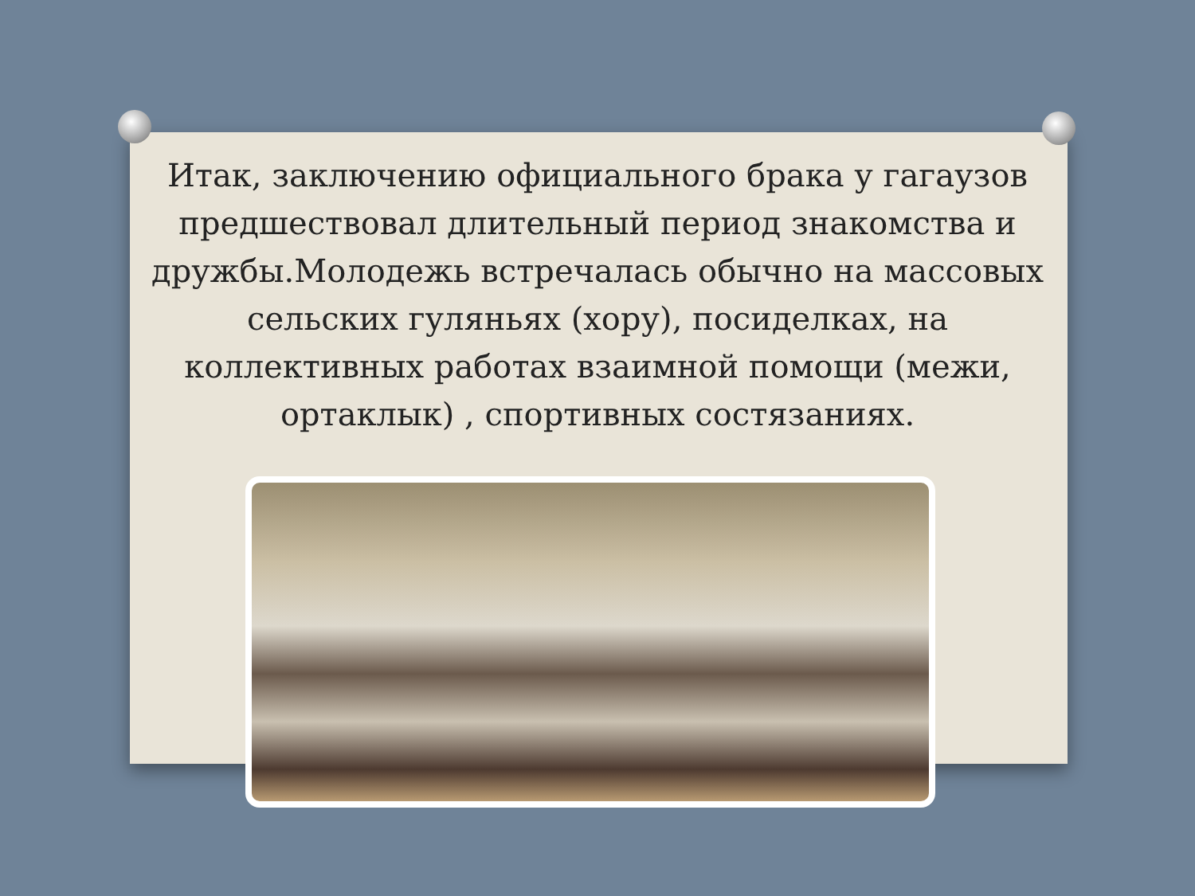Итак, заключению официального брака у гагаузов предшествовал длительный период знакомства и дружбы.Молодежь встречалась обычно на массовых сельских гуляньях (хору), посиделках, на коллективных работах взаимной помощи (межи, ортаклык) , спортивных состязаниях.